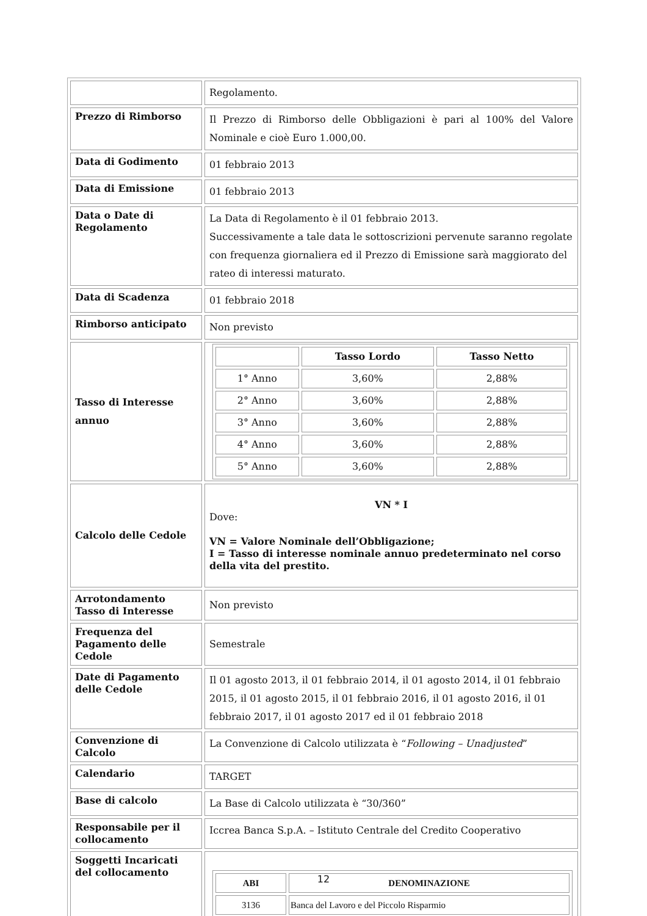| | Regolamento. |
| Prezzo di Rimborso | Il Prezzo di Rimborso delle Obbligazioni è pari al 100% del Valore Nominale e cioè Euro 1.000,00. |
| Data di Godimento | 01 febbraio 2013 |
| Data di Emissione | 01 febbraio 2013 |
| Data o Date di Regolamento | La Data di Regolamento è il 01 febbraio 2013. Successivamente a tale data le sottoscrizioni pervenute saranno regolate con frequenza giornaliera ed il Prezzo di Emissione sarà maggiorato del rateo di interessi maturato. |
| Data di Scadenza | 01 febbraio 2018 |
| Rimborso anticipato | Non previsto |
| Tasso di Interesse annuo | / / Tasso Lordo / Tasso Netto / / --- / --- / --- / / 1° Anno / 3,60% / 2,88% / / 2° Anno / 3,60% / 2,88% / / 3° Anno / 3,60% / 2,88% / / 4° Anno / 3,60% / 2,88% / / 5° Anno / 3,60% / 2,88% / |
| Calcolo delle Cedole | VN * I Dove: VN = Valore Nominale dell’Obbligazione; I = Tasso di interesse nominale annuo predeterminato nel corso della vita del prestito. |
| Arrotondamento Tasso di Interesse | Non previsto |
| Frequenza del Pagamento delle Cedole | Semestrale |
| Date di Pagamento delle Cedole | Il 01 agosto 2013, il 01 febbraio 2014, il 01 agosto 2014, il 01 febbraio 2015, il 01 agosto 2015, il 01 febbraio 2016, il 01 agosto 2016, il 01 febbraio 2017, il 01 agosto 2017 ed il 01 febbraio 2018 |
| Convenzione di Calcolo | La Convenzione di Calcolo utilizzata è “ Following – Unadjusted ” |
| Calendario | TARGET |
| Base di calcolo | La Base di Calcolo utilizzata è “30/360” |
| Responsabile per il collocamento | Iccrea Banca S.p.A. – Istituto Centrale del Credito Cooperativo |
| Soggetti Incaricati del collocamento | / ABI / DENOMINAZIONE / / --- / --- / / 3136 / Banca del Lavoro e del Piccolo Risparmio / |
12